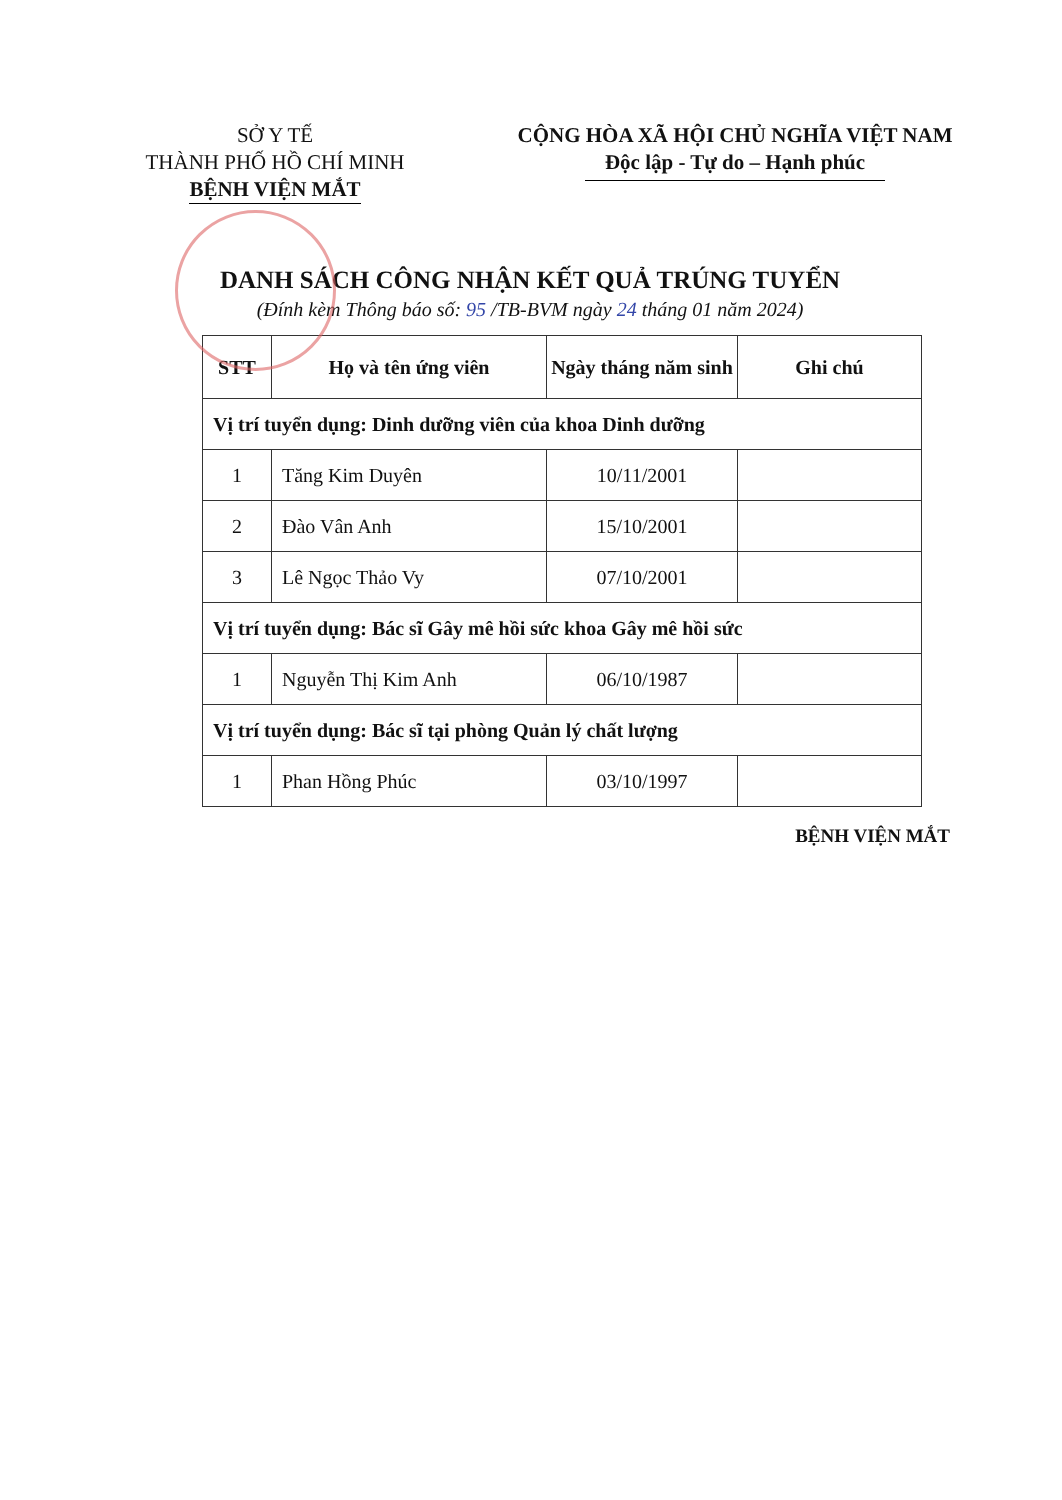SỞ Y TẾ
THÀNH PHỐ HỒ CHÍ MINH
BỆNH VIỆN MẮT
CỘNG HÒA XÃ HỘI CHỦ NGHĨA VIỆT NAM
Độc lập - Tự do – Hạnh phúc
DANH SÁCH CÔNG NHẬN KẾT QUẢ TRÚNG TUYỂN
(Đính kèm Thông báo số: 95 /TB-BVM ngày 24 tháng 01 năm 2024)
| STT | Họ và tên ứng viên | Ngày tháng năm sinh | Ghi chú |
| --- | --- | --- | --- |
| Vị trí tuyển dụng: Dinh dưỡng viên của khoa Dinh dưỡng | | | |
| 1 | Tăng Kim Duyên | 10/11/2001 | |
| 2 | Đào Vân Anh | 15/10/2001 | |
| 3 | Lê Ngọc Thảo Vy | 07/10/2001 | |
| Vị trí tuyển dụng: Bác sĩ Gây mê hồi sức khoa Gây mê hồi sức | | | |
| 1 | Nguyễn Thị Kim Anh | 06/10/1987 | |
| Vị trí tuyển dụng: Bác sĩ tại phòng Quản lý chất lượng | | | |
| 1 | Phan Hồng Phúc | 03/10/1997 | |
BỆNH VIỆN MẮT